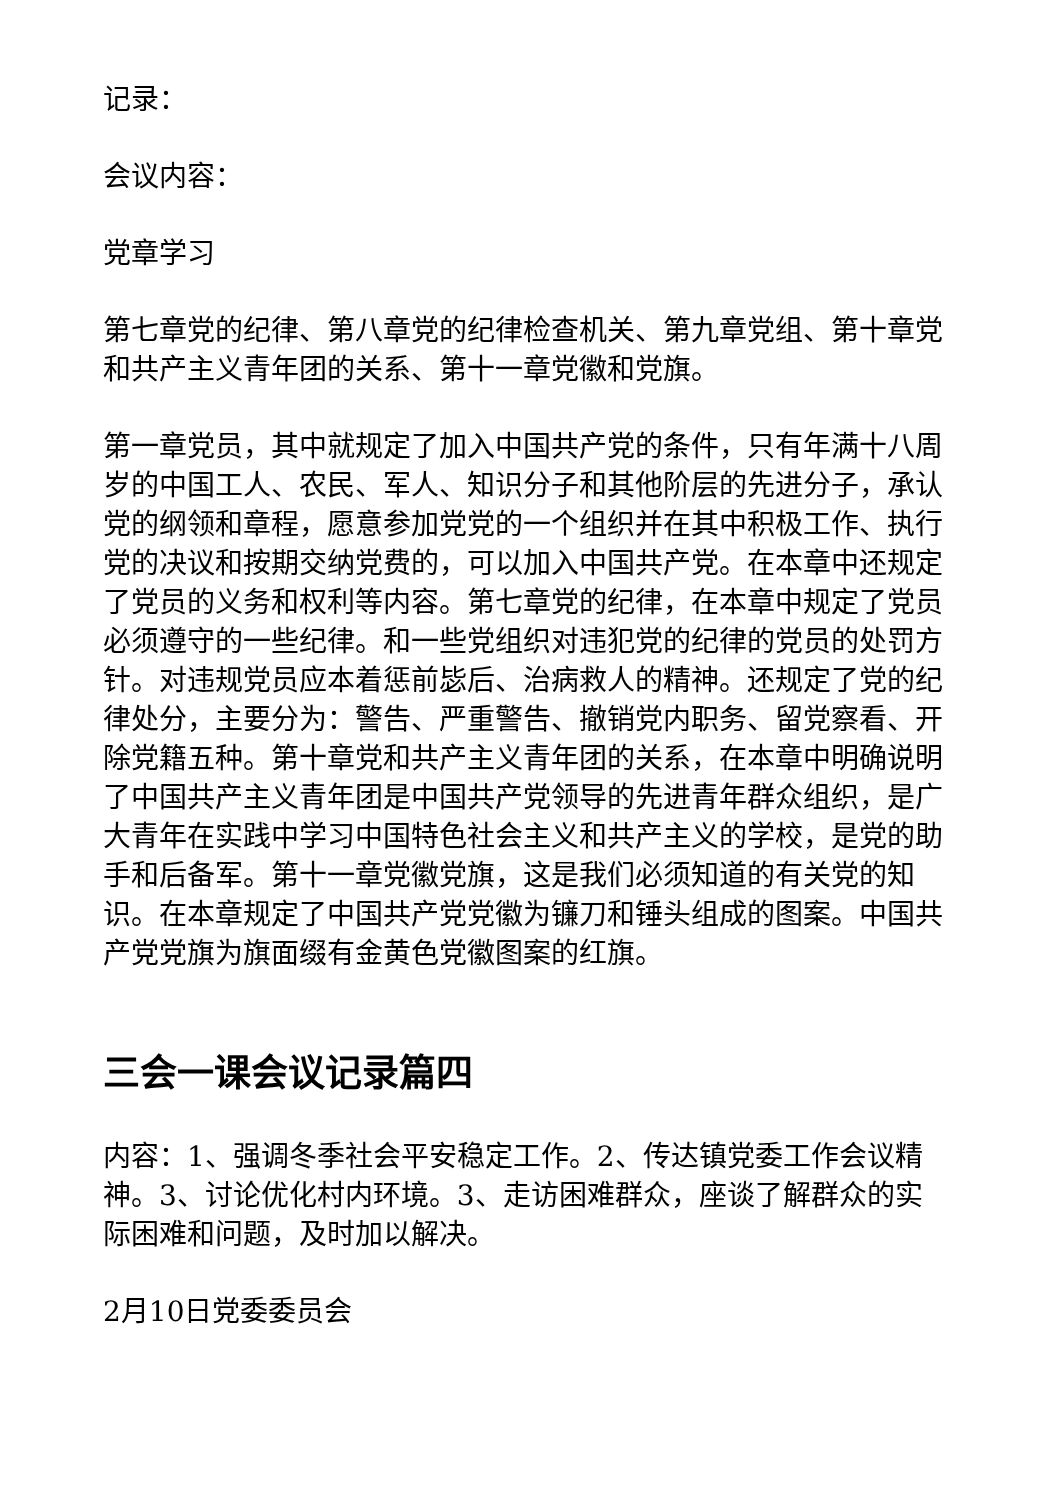记录：
会议内容：
党章学习
第七章党的纪律、第八章党的纪律检查机关、第九章党组、第十章党和共产主义青年团的关系、第十一章党徽和党旗。
第一章党员，其中就规定了加入中国共产党的条件，只有年满十八周岁的中国工人、农民、军人、知识分子和其他阶层的先进分子，承认党的纲领和章程，愿意参加党党的一个组织并在其中积极工作、执行党的决议和按期交纳党费的，可以加入中国共产党。在本章中还规定了党员的义务和权利等内容。第七章党的纪律，在本章中规定了党员必须遵守的一些纪律。和一些党组织对违犯党的纪律的党员的处罚方针。对违规党员应本着惩前毖后、治病救人的精神。还规定了党的纪律处分，主要分为：警告、严重警告、撤销党内职务、留党察看、开除党籍五种。第十章党和共产主义青年团的关系，在本章中明确说明了中国共产主义青年团是中国共产党领导的先进青年群众组织，是广大青年在实践中学习中国特色社会主义和共产主义的学校，是党的助手和后备军。第十一章党徽党旗，这是我们必须知道的有关党的知识。在本章规定了中国共产党党徽为镰刀和锤头组成的图案。中国共产党党旗为旗面缀有金黄色党徽图案的红旗。
三会一课会议记录篇四
内容：1、强调冬季社会平安稳定工作。2、传达镇党委工作会议精神。3、讨论优化村内环境。3、走访困难群众，座谈了解群众的实际困难和问题，及时加以解决。
2月10日党委委员会